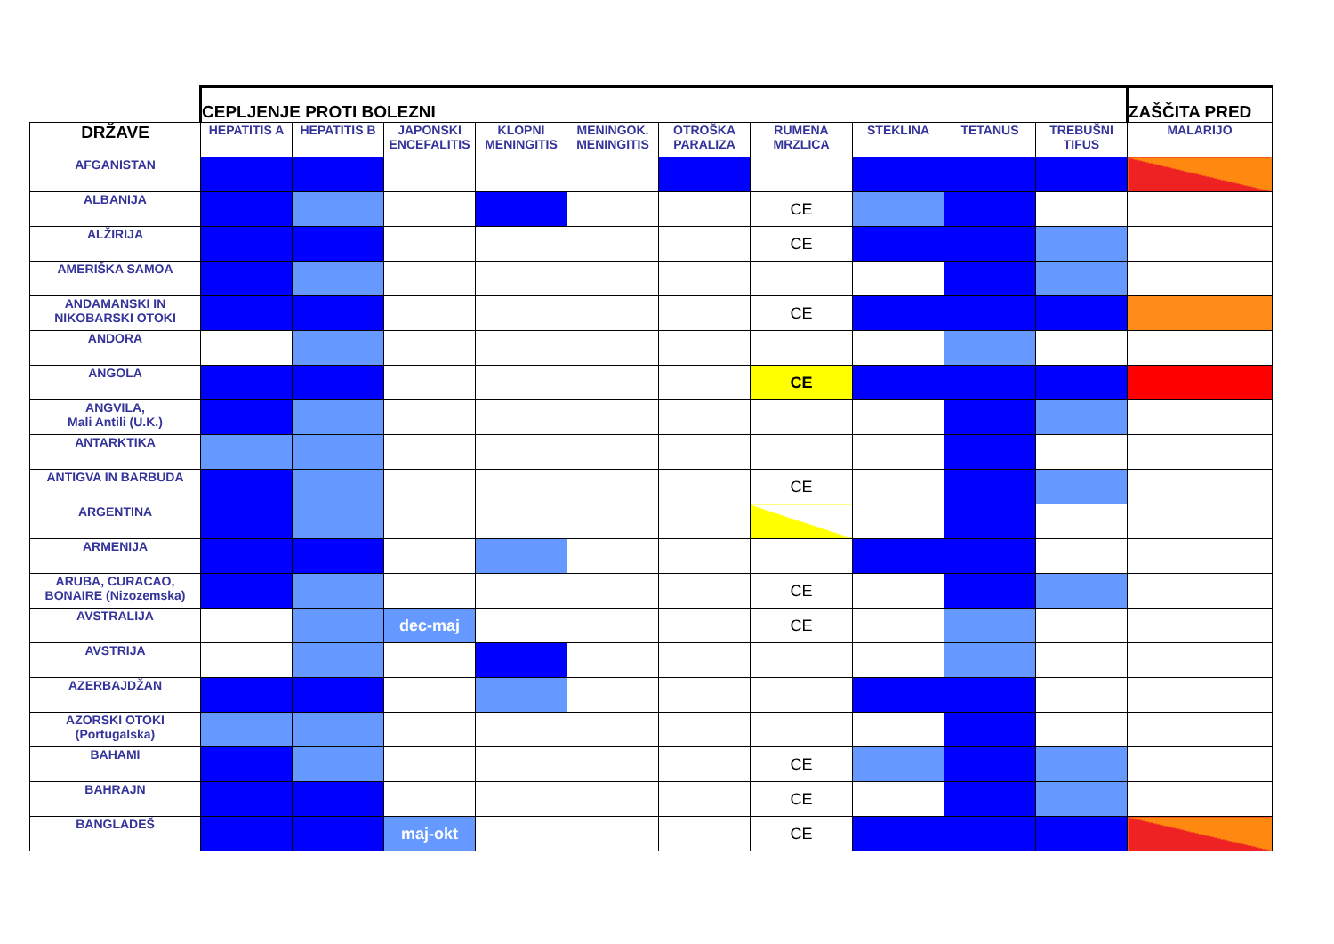| | CEPLJENJE PROTI BOLEZNI | | | | | | | | | | ZAŠČITA PRED |
| --- | --- | --- | --- | --- | --- | --- | --- | --- | --- | --- | --- |
| DRŽAVE | HEPATITIS A | HEPATITIS B | JAPONSKI ENCEFALITIS | KLOPNI MENINGITIS | MENINGOK. MENINGITIS | OTROŠKA PARALIZA | RUMENA MRZLICA | STEKLINA | TETANUS | TREBUŠNI TIFUS | MALARIJO |
| AFGANISTAN | | | | | | | | | | | |
| ALBANIJA | | | | | | | CE | | | | |
| ALŽIRIJA | | | | | | | CE | | | | |
| AMERIŠKA SAMOA | | | | | | | | | | | |
| ANDAMANSKI IN NIKOBARSKI OTOKI | | | | | | | CE | | | | |
| ANDORA | | | | | | | | | | | |
| ANGOLA | | | | | | | CE | | | | |
| ANGVILA, Mali Antili (U.K.) | | | | | | | | | | | |
| ANTARKTIKA | | | | | | | | | | | |
| ANTIGVA IN BARBUDA | | | | | | | CE | | | | |
| ARGENTINA | | | | | | | | | | | |
| ARMENIJA | | | | | | | | | | | |
| ARUBA, CURACAO, BONAIRE (Nizozemska) | | | | | | | CE | | | | |
| AVSTRALIJA | | | dec-maj | | | | CE | | | | |
| AVSTRIJA | | | | | | | | | | | |
| AZERBAJDŽAN | | | | | | | | | | | |
| AZORSKI OTOKI (Portugalska) | | | | | | | | | | | |
| BAHAMI | | | | | | | CE | | | | |
| BAHRAJN | | | | | | | CE | | | | |
| BANGLADEŠ | | | maj-okt | | | | CE | | | | |